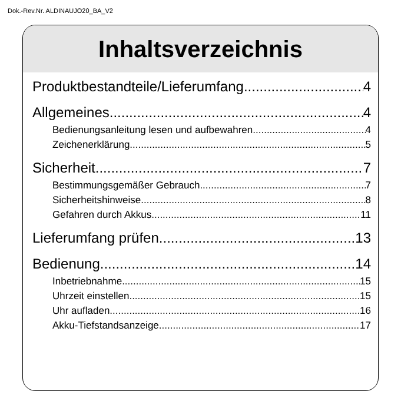Dok.-Rev.Nr. ALDINAUJO20_BA_V2
Inhaltsverzeichnis
Produktbestandteile/Lieferumfang 4
Allgemeines 4
Bedienungsanleitung lesen und aufbewahren 4
Zeichenerklärung 5
Sicherheit 7
Bestimmungsgemäßer Gebrauch 7
Sicherheitshinweise 8
Gefahren durch Akkus 11
Lieferumfang prüfen 13
Bedienung 14
Inbetriebnahme 15
Uhrzeit einstellen 15
Uhr aufladen 16
Akku-Tiefstandsanzeige 17